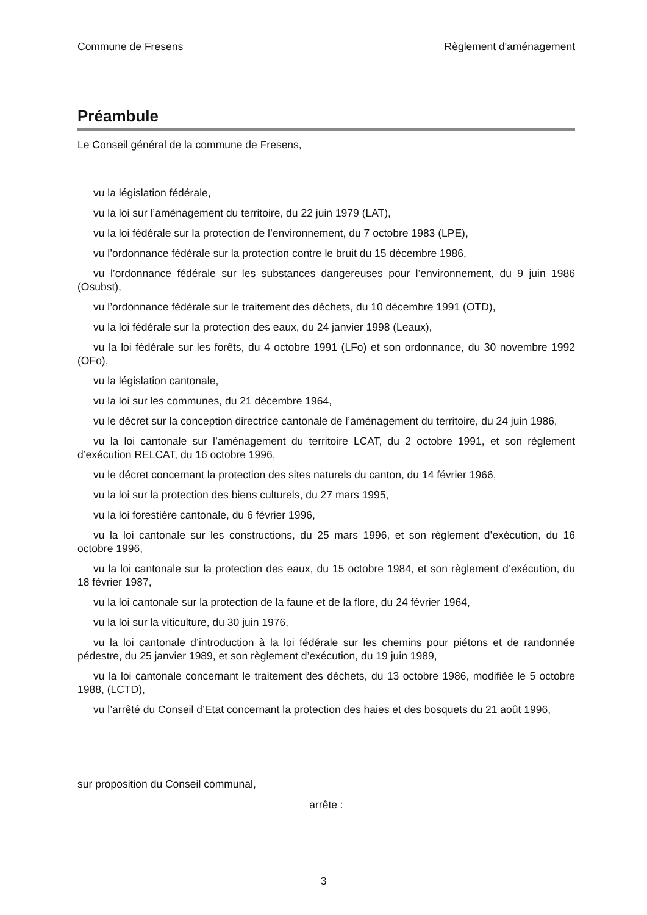Commune de Fresens Règlement d'aménagement
Préambule
Le Conseil général de la commune de Fresens,
vu la législation fédérale,
vu la loi sur l’aménagement du territoire, du 22 juin 1979 (LAT),
vu la loi fédérale sur la protection de l’environnement, du 7 octobre 1983 (LPE),
vu l’ordonnance fédérale sur la protection contre le bruit du 15 décembre 1986,
vu l’ordonnance fédérale sur les substances dangereuses pour l’environnement, du 9 juin 1986 (Osubst),
vu l’ordonnance fédérale sur le traitement des déchets, du 10 décembre 1991 (OTD),
vu la loi fédérale sur la protection des eaux, du 24 janvier 1998 (Leaux),
vu la loi fédérale sur les forêts, du 4 octobre 1991 (LFo) et son ordonnance, du 30 novembre 1992 (OFo),
vu la législation cantonale,
vu la loi sur les communes, du 21 décembre 1964,
vu le décret sur la conception directrice cantonale de l’aménagement du territoire, du 24 juin 1986,
vu la loi cantonale sur l’aménagement du territoire LCAT, du 2 octobre 1991, et son règlement d’exécution RELCAT, du 16 octobre 1996,
vu le décret concernant la protection des sites naturels du canton, du 14 février 1966,
vu la loi sur la protection des biens culturels, du 27 mars 1995,
vu la loi forestière cantonale, du 6 février 1996,
vu la loi cantonale sur les constructions, du 25 mars 1996, et son règlement d’exécution, du 16 octobre 1996,
vu la loi cantonale sur la protection des eaux, du 15 octobre 1984, et son règlement d’exécution, du 18 février 1987,
vu la loi cantonale sur la protection de la faune et de la flore, du 24 février 1964,
vu la loi sur la viticulture, du 30 juin 1976,
vu la loi cantonale d’introduction à la loi fédérale sur les chemins pour piétons et de randonnée pédestre, du 25 janvier 1989, et son règlement d’exécution, du 19 juin 1989,
vu la loi cantonale concernant le traitement des déchets, du 13 octobre 1986, modifiée le 5 octobre 1988, (LCTD),
vu l’arrêté du Conseil d’Etat concernant la protection des haies et des bosquets du 21 août 1996,
sur proposition du Conseil communal,
arrête :
3